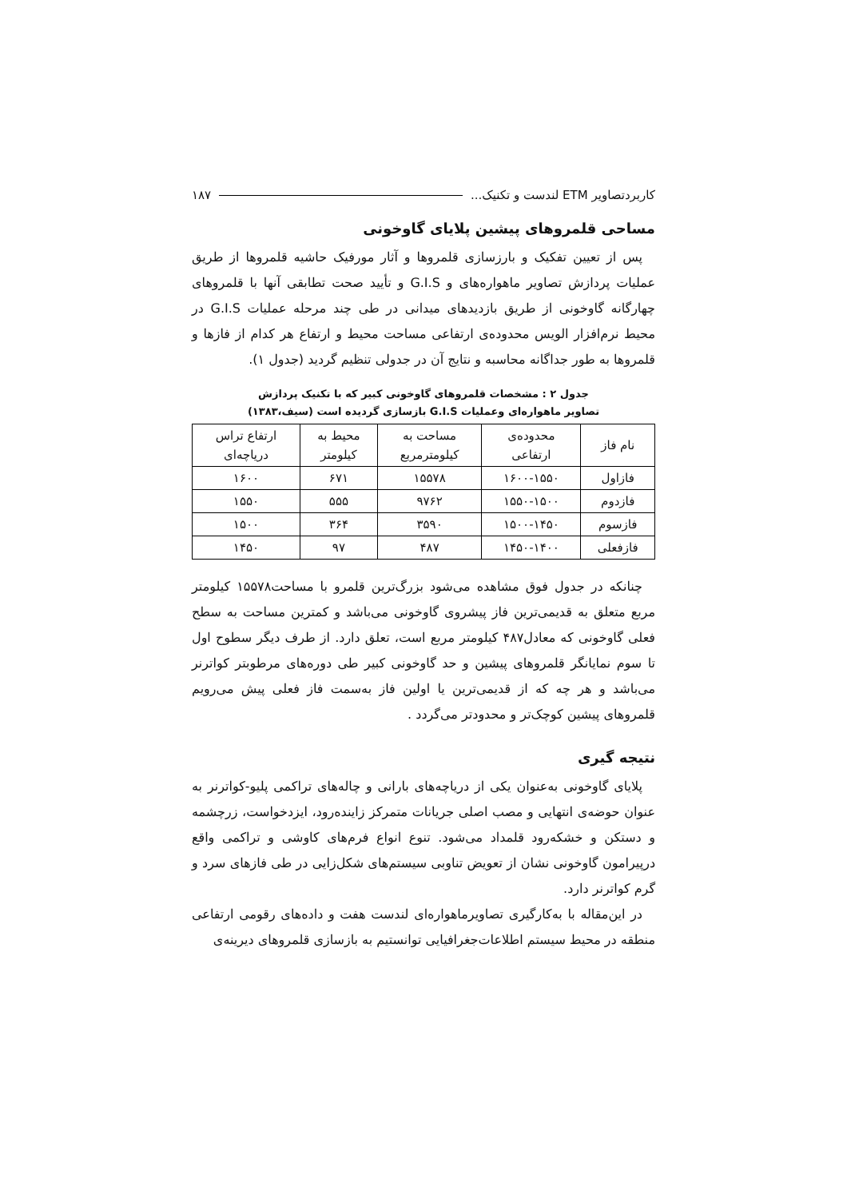کاربردتصاویر ETM لندست و تکنیک... ۱۸۷
مساحی قلمروهای پیشین پلایای گاوخونی
پس از تعیین تفکیک و بارزسازی قلمروها و آثار مورفیک حاشیه قلمروها از طریق عملیات پردازش تصاویر ماهواره‌های و G.I.S و تأیید صحت تطابقی آنها با قلمروهای چهارگانه گاوخونی از طریق بازدیدهای میدانی در طی چند مرحله عملیات G.I.S در محیط نرم‌افزار الویس محدوده‌ی ارتفاعی مساحت محیط و ارتفاع هر کدام از فازها و قلمروها به طور جداگانه محاسبه و نتایج آن در جدولی تنظیم گردید (جدول ۱).
جدول ۲ : مشخصات قلمروهای گاوخونی کبیر که با تکنیک پردازش
تصاویر ماهواره‌ای وعملیات G.I.S بازسازی گردیده است (سیف،۱۳۸۳)
| نام فاز | محدوده‌ی ارتفاعی | مساحت به کیلومترمربع | محیط به کیلومتر | ارتفاع تراس دریاچه‌ای |
| --- | --- | --- | --- | --- |
| فازاول | ۱۶۰۰-۱۵۵۰ | ۱۵۵۷۸ | ۶۷۱ | ۱۶۰۰ |
| فازدوم | ۱۵۵۰-۱۵۰۰ | ۹۷۶۲ | ۵۵۵ | ۱۵۵۰ |
| فازسوم | ۱۵۰۰-۱۴۵۰ | ۳۵۹۰ | ۳۶۴ | ۱۵۰۰ |
| فازفعلی | ۱۴۵۰-۱۴۰۰ | ۴۸۷ | ۹۷ | ۱۴۵۰ |
چنانکه در جدول فوق مشاهده می‌شود بزرگ‌ترین قلمرو با مساحت۱۵۵۷۸ کیلومتر مربع متعلق به قدیمی‌ترین فاز پیشروی گاوخونی می‌باشد و کمترین مساحت به سطح فعلی گاوخونی که معادل۴۸۷ کیلومتر مربع است، تعلق دارد. از طرف دیگر سطوح اول تا سوم نمایانگر قلمروهای پیشین و حد گاوخونی کبیر طی دوره‌های مرطوبتر کواترنر می‌باشد و هر چه که از قدیمی‌ترین یا اولین فاز به‌سمت فاز فعلی پیش می‌رویم قلمروهای پیشین کوچک‌تر و محدودتر می‌گردد .
نتیجه گیری
پلایای گاوخونی به‌عنوان یکی از دریاچه‌های بارانی و چاله‌های تراکمی پلیو-کواترنر به عنوان حوضه‌ی انتهایی و مصب اصلی جریانات متمرکز زاینده‌رود، ایزدخواست، زرچشمه و دستکن و خشکه‌رود قلمداد می‌شود. تنوع انواع فرم‌های کاوشی و تراکمی واقع درپیرامون گاوخونی نشان از تعویض تناوبی سیستم‌های شکل‌زایی در طی فازهای سرد و گرم کواترنر دارد.
در این‌مقاله با به‌کارگیری تصاویرماهواره‌ای لندست هفت و داده‌های رقومی ارتفاعی منطقه در محیط سیستم اطلاعات‌جغرافیایی توانستیم به بازسازی قلمروهای دیرینه‌ی